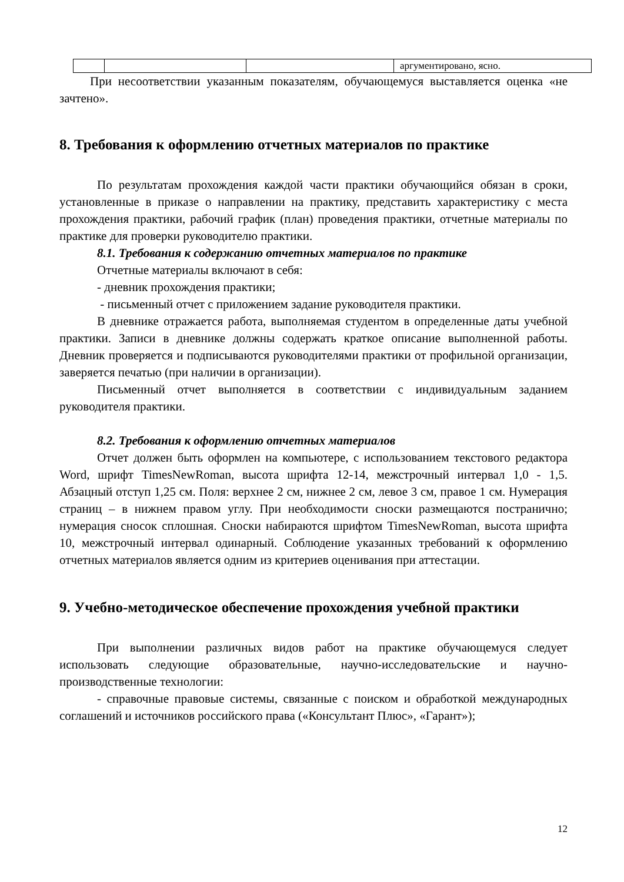| | | | аргументировано, ясно. |
При несоответствии указанным показателям, обучающемуся выставляется оценка «не зачтено».
8. Требования к оформлению отчетных материалов по практике
По результатам прохождения каждой части практики обучающийся обязан в сроки, установленные в приказе о направлении на практику, представить характеристику с места прохождения практики, рабочий график (план) проведения практики, отчетные материалы по практике для проверки руководителю практики.
8.1. Требования к содержанию отчетных материалов по практике
Отчетные материалы включают в себя:
- дневник прохождения практики;
- письменный отчет с приложением задание руководителя практики.
В дневнике отражается работа, выполняемая студентом в определенные даты учебной практики. Записи в дневнике должны содержать краткое описание выполненной работы. Дневник проверяется и подписываются руководителями практики от профильной организации, заверяется печатью (при наличии в организации).
Письменный отчет выполняется в соответствии с индивидуальным заданием руководителя практики.
8.2. Требования к оформлению отчетных материалов
Отчет должен быть оформлен на компьютере, с использованием текстового редактора Word, шрифт TimesNewRoman, высота шрифта 12-14, межстрочный интервал 1,0 - 1,5. Абзацный отступ 1,25 см. Поля: верхнее 2 см, нижнее 2 см, левое 3 см, правое 1 см. Нумерация страниц – в нижнем правом углу. При необходимости сноски размещаются постранично; нумерация сносок сплошная. Сноски набираются шрифтом TimesNewRoman, высота шрифта 10, межстрочный интервал одинарный. Соблюдение указанных требований к оформлению отчетных материалов является одним из критериев оценивания при аттестации.
9. Учебно-методическое обеспечение прохождения учебной практики
При выполнении различных видов работ на практике обучающемуся следует использовать следующие образовательные, научно-исследовательские и научно-производственные технологии:
- справочные правовые системы, связанные с поиском и обработкой международных соглашений и источников российского права («Консультант Плюс», «Гарант»);
12